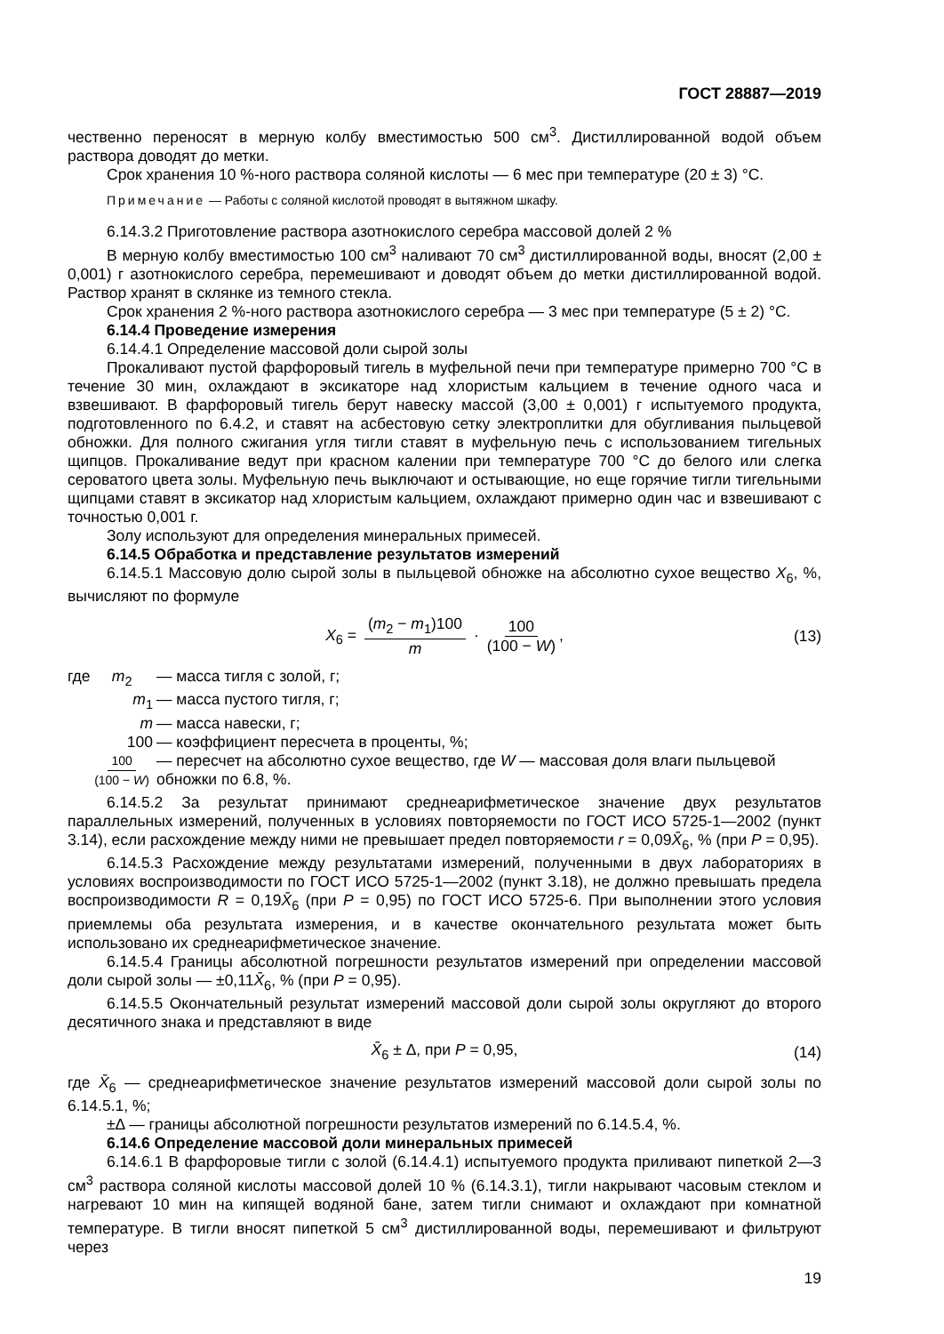ГОСТ 28887—2019
чественно переносят в мерную колбу вместимостью 500 см<sup>3</sup>. Дистиллированной водой объем раствора доводят до метки.
Срок хранения 10 %-ного раствора соляной кислоты — 6 мес при температуре (20 ± 3) °С.
Примечание — Работы с соляной кислотой проводят в вытяжном шкафу.
6.14.3.2 Приготовление раствора азотнокислого серебра массовой долей 2 %
В мерную колбу вместимостью 100 см<sup>3</sup> наливают 70 см<sup>3</sup> дистиллированной воды, вносят (2,00 ± 0,001) г азотнокислого серебра, перемешивают и доводят объем до метки дистиллированной водой. Раствор хранят в склянке из темного стекла.
Срок хранения 2 %-ного раствора азотнокислого серебра — 3 мес при температуре (5 ± 2) °С.
6.14.4 Проведение измерения
6.14.4.1 Определение массовой доли сырой золы
Прокаливают пустой фарфоровый тигель в муфельной печи при температуре примерно 700 °С в течение 30 мин, охлаждают в эксикаторе над хлористым кальцием в течение одного часа и взвешивают. В фарфоровый тигель берут навеску массой (3,00 ± 0,001) г испытуемого продукта, подготовленного по 6.4.2, и ставят на асбестовую сетку электроплитки для обугливания пыльцевой обножки. Для полного сжигания угля тигли ставят в муфельную печь с использованием тигельных щипцов. Прокаливание ведут при красном калении при температуре 700 °С до белого или слегка сероватого цвета золы. Муфельную печь выключают и остывающие, но еще горячие тигли тигельными щипцами ставят в эксикатор над хлористым кальцием, охлаждают примерно один час и взвешивают с точностью 0,001 г.
Золу используют для определения минеральных примесей.
6.14.5 Обработка и представление результатов измерений
6.14.5.1 Массовую долю сырой золы в пыльцевой обножке на абсолютно сухое вещество X<sub>6</sub>, %, вычисляют по формуле
X<sub>6</sub> = (m<sub>2</sub> − m<sub>1</sub>)100 m · 100 (100 − W), (13)
где m<sub>2</sub> — масса тигля с золой, г; m<sub>1</sub> — масса пустого тигля, г; m — масса навески, г; 100 — коэффициент пересчета в проценты, %; 100 (100 − W) — пересчет на абсолютно сухое вещество, где W — массовая доля влаги пыльцевой обножки по 6.8, %.
6.14.5.2 За результат принимают среднеарифметическое значение двух результатов параллельных измерений, полученных в условиях повторяемости по ГОСТ ИСО 5725-1—2002 (пункт 3.14), если расхождение между ними не превышает предел повторяемости r = 0,09X̄<sub>6</sub>, % (при P = 0,95).
6.14.5.3 Расхождение между результатами измерений, полученными в двух лабораториях в условиях воспроизводимости по ГОСТ ИСО 5725-1—2002 (пункт 3.18), не должно превышать предела воспроизводимости R = 0,19X̄<sub>6</sub> (при P = 0,95) по ГОСТ ИСО 5725-6. При выполнении этого условия приемлемы оба результата измерения, и в качестве окончательного результата может быть использовано их среднеарифметическое значение.
6.14.5.4 Границы абсолютной погрешности результатов измерений при определении массовой доли сырой золы — ±0,11X̄<sub>6</sub>, % (при P = 0,95).
6.14.5.5 Окончательный результат измерений массовой доли сырой золы округляют до второго десятичного знака и представляют в виде
X̄<sub>6</sub> ± Δ, при P = 0,95, (14)
где X̄<sub>6</sub> — среднеарифметическое значение результатов измерений массовой доли сырой золы по 6.14.5.1, %;
±Δ — границы абсолютной погрешности результатов измерений по 6.14.5.4, %.
6.14.6 Определение массовой доли минеральных примесей
6.14.6.1 В фарфоровые тигли с золой (6.14.4.1) испытуемого продукта приливают пипеткой 2—3 см<sup>3</sup> раствора соляной кислоты массовой долей 10 % (6.14.3.1), тигли накрывают часовым стеклом и нагревают 10 мин на кипящей водяной бане, затем тигли снимают и охлаждают при комнатной температуре. В тигли вносят пипеткой 5 см<sup>3</sup> дистиллированной воды, перемешивают и фильтруют через
19